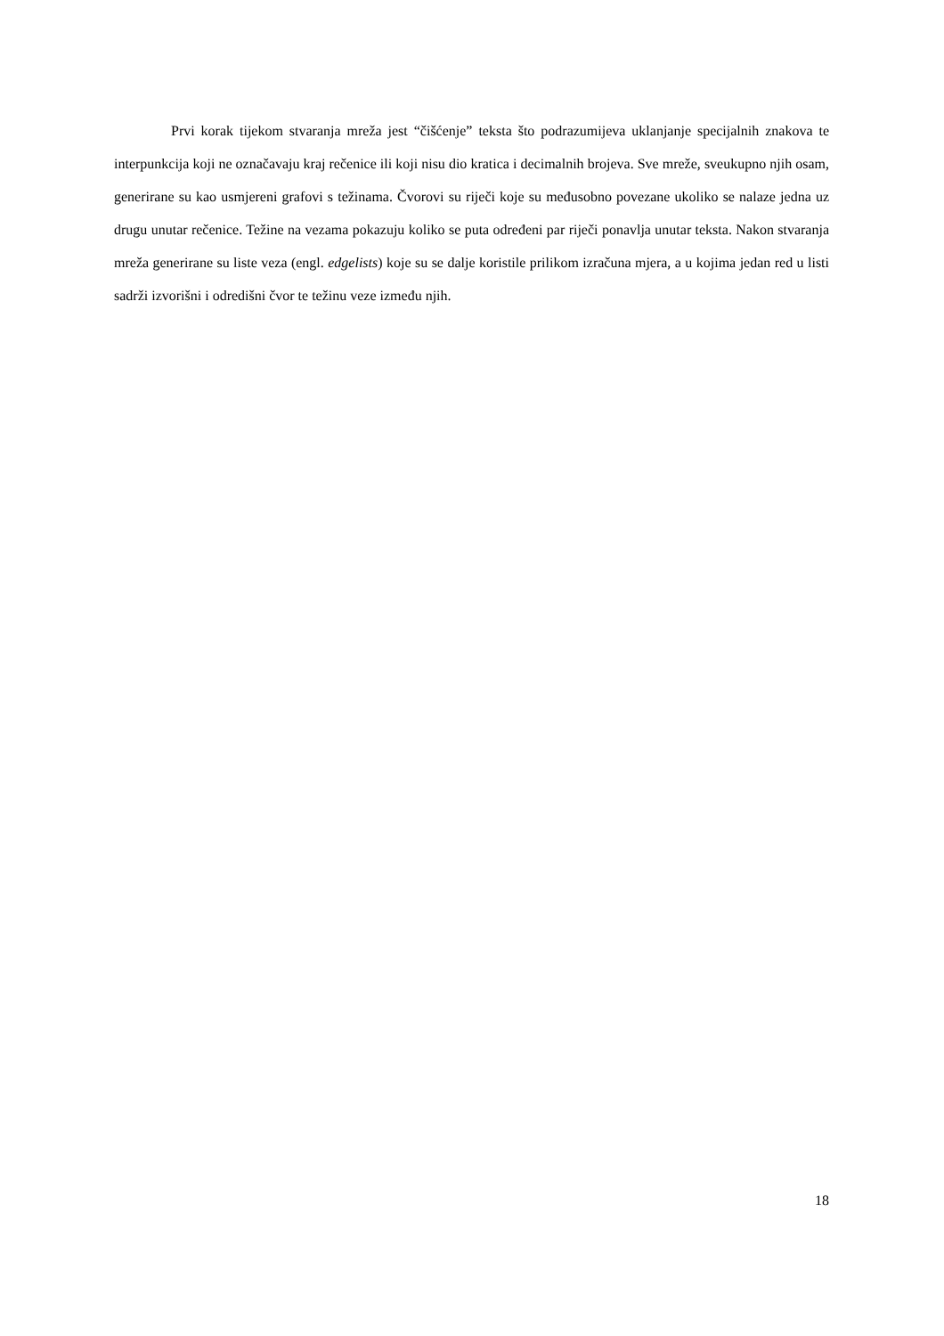Prvi korak tijekom stvaranja mreža jest “čišćenje” teksta što podrazumijeva uklanjanje specijalnih znakova te interpunkcija koji ne označavaju kraj rečenice ili koji nisu dio kratica i decimalnih brojeva. Sve mreže, sveukupno njih osam, generirane su kao usmjereni grafovi s težinama. Čvorovi su riječi koje su međusobno povezane ukoliko se nalaze jedna uz drugu unutar rečenice. Težine na vezama pokazuju koliko se puta određeni par riječi ponavlja unutar teksta. Nakon stvaranja mreža generirane su liste veza (engl. edgelists) koje su se dalje koristile prilikom izračuna mjera, a u kojima jedan red u listi sadrži izvorišni i odredišni čvor te težinu veze između njih.
18